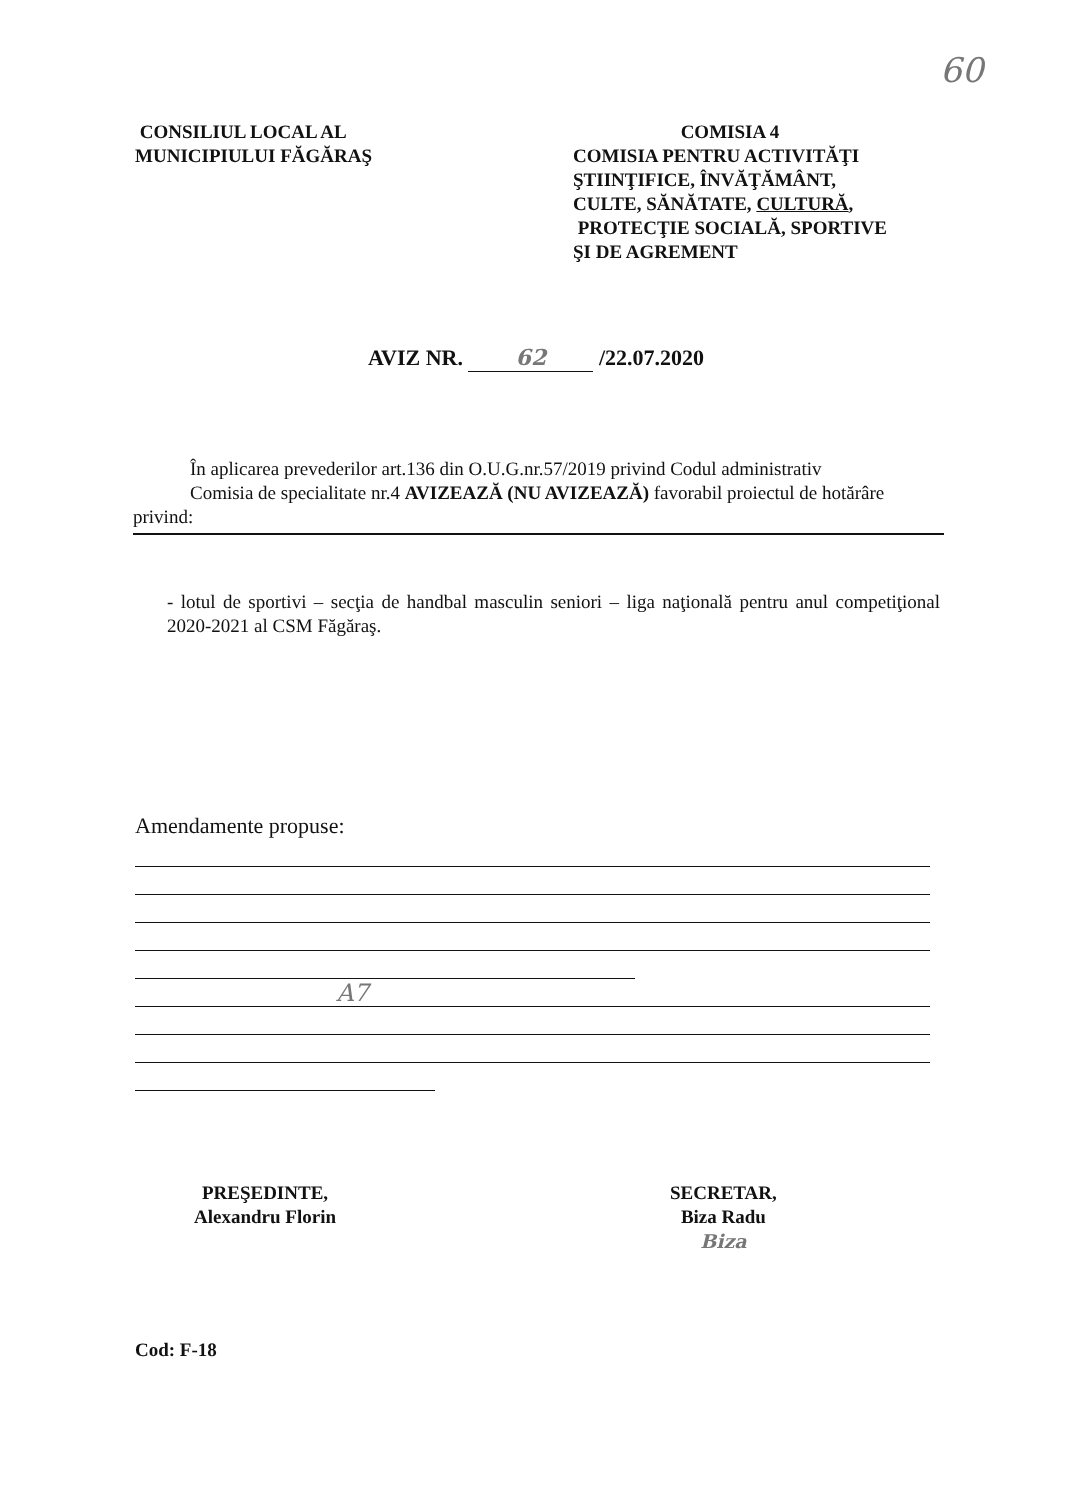60
CONSILIUL LOCAL AL
MUNICIPIULUI FĂGĂRAŞ
COMISIA 4
COMISIA PENTRU ACTIVITĂŢI
ŞTIINŢIFICE, ÎNVĂŢĂMÂNT,
CULTE, SĂNĂTATE, CULTURĂ,
PROTECŢIE SOCIALĂ, SPORTIVE
ŞI DE AGREMENT
AVIZ NR. 62 /22.07.2020
În aplicarea prevederilor art.136 din O.U.G.nr.57/2019 privind Codul administrativ
Comisia de specialitate nr.4 AVIZEAZĂ (NU AVIZEAZĂ) favorabil proiectul de hotărâre privind:
- lotul de sportivi – secţia de handbal masculin seniori – liga naţională pentru anul competiţional 2020-2021 al CSM Făgăraş.
Amendamente propuse:
A7
PREŞEDINTE,
Alexandru Florin
SECRETAR,
Biza Radu
Biza
Cod: F-18